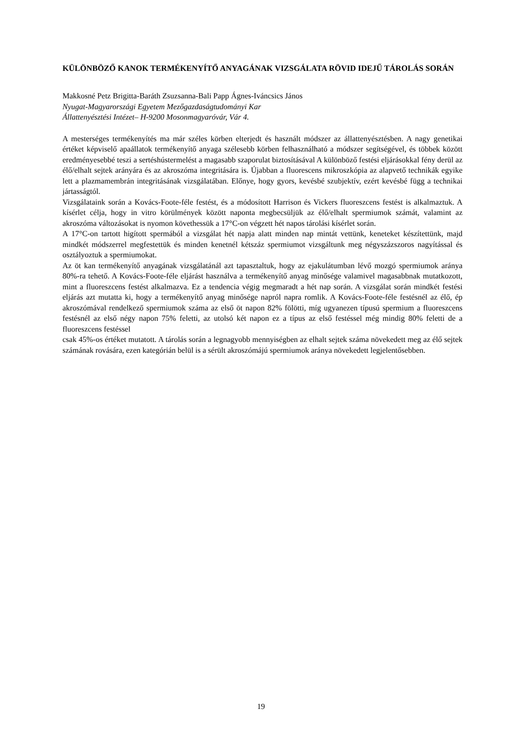KÜLÖNBÖZŐ KANOK TERMÉKENYÍTŐ ANYAGÁNAK VIZSGÁLATA RÖVID IDEJŰ TÁROLÁS SORÁN
Makkosné Petz Brigitta-Baráth Zsuzsanna-Bali Papp Ágnes-Iváncsics János
Nyugat-Magyarországi Egyetem Mezőgazdaságtudományi Kar
Állattenyésztési Intézet– H-9200 Mosonmagyaróvár, Vár 4.
A mesterséges termékenyítés ma már széles körben elterjedt és használt módszer az állattenyésztésben. A nagy genetikai értéket képviselő apaállatok termékenyítő anyaga szélesebb körben felhasználható a módszer segítségével, és többek között eredményesebbé teszi a sertéshústermelést a magasabb szaporulat biztosításával A különböző festési eljárásokkal fény derül az élő/elhalt sejtek arányára és az akroszóma integritására is. Újabban a fluorescens mikroszkópia az alapvető technikák egyike lett a plazmamembrán integritásának vizsgálatában. Előnye, hogy gyors, kevésbé szubjektív, ezért kevésbé függ a technikai jártasságtól.
Vizsgálataink során a Kovács-Foote-féle festést, és a módosított Harrison és Vickers fluoreszcens festést is alkalmaztuk. A kísérlet célja, hogy in vitro körülmények között naponta megbecsüljük az élő/elhalt spermiumok számát, valamint az akroszóma változásokat is nyomon követhessük a 17°C-on végzett hét napos tárolási kísérlet során.
A 17°C-on tartott higított spermából a vizsgálat hét napja alatt minden nap mintát vettünk, keneteket készítettünk, majd mindkét módszerrel megfestettük és minden kenetnél kétszáz spermiumot vizsgáltunk meg négyszázszoros nagyítással és osztályoztuk a spermiumokat.
Az öt kan termékenyítő anyagának vizsgálatánál azt tapasztaltuk, hogy az ejakulátumban lévő mozgó spermiumok aránya 80%-ra tehető. A Kovács-Foote-féle eljárást használva a termékenyítő anyag minősége valamivel magasabbnak mutatkozott, mint a fluoreszcens festést alkalmazva. Ez a tendencia végig megmaradt a hét nap során. A vizsgálat során mindkét festési eljárás azt mutatta ki, hogy a termékenyítő anyag minősége napról napra romlik. A Kovács-Foote-féle festésnél az élő, ép akroszómával rendelkező spermiumok száma az első öt napon 82% fölötti, míg ugyanezen típusú spermium a fluoreszcens festésnél az első négy napon 75% feletti, az utolsó két napon ez a típus az első festéssel még mindig 80% feletti de a fluoreszcens festéssel
csak 45%-os értéket mutatott. A tárolás során a legnagyobb mennyiségben az elhalt sejtek száma növekedett meg az élő sejtek számának rovására, ezen kategórián belül is a sérült akroszómájú spermiumok aránya növekedett legjelentősebben.
19